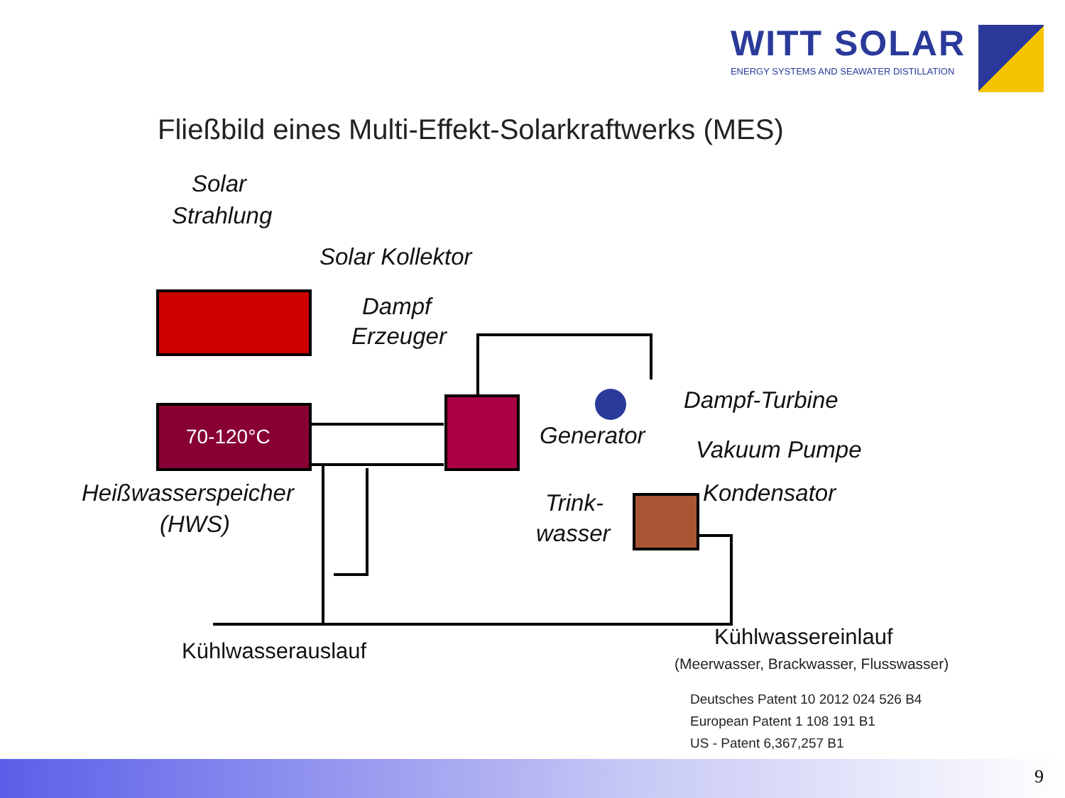WITT SOLAR
ENERGY SYSTEMS AND SEAWATER DISTILLATION
Fließbild eines Multi-Effekt-Solarkraftwerks (MES)
70-120°C
Solar
Strahlung
Solar Kollektor
Dampf
Erzeuger
Dampf-Turbine
Generator
Vakuum Pumpe
Kondensator
Trink-
wasser
Heißwasserspeicher
(HWS)
Kühlwasserauslauf
Kühlwassereinlauf
(Meerwasser, Brackwasser, Flusswasser)
Deutsches Patent 10 2012 024 526 B4
European Patent 1 108 191 B1
US - Patent 6,367,257 B1
9